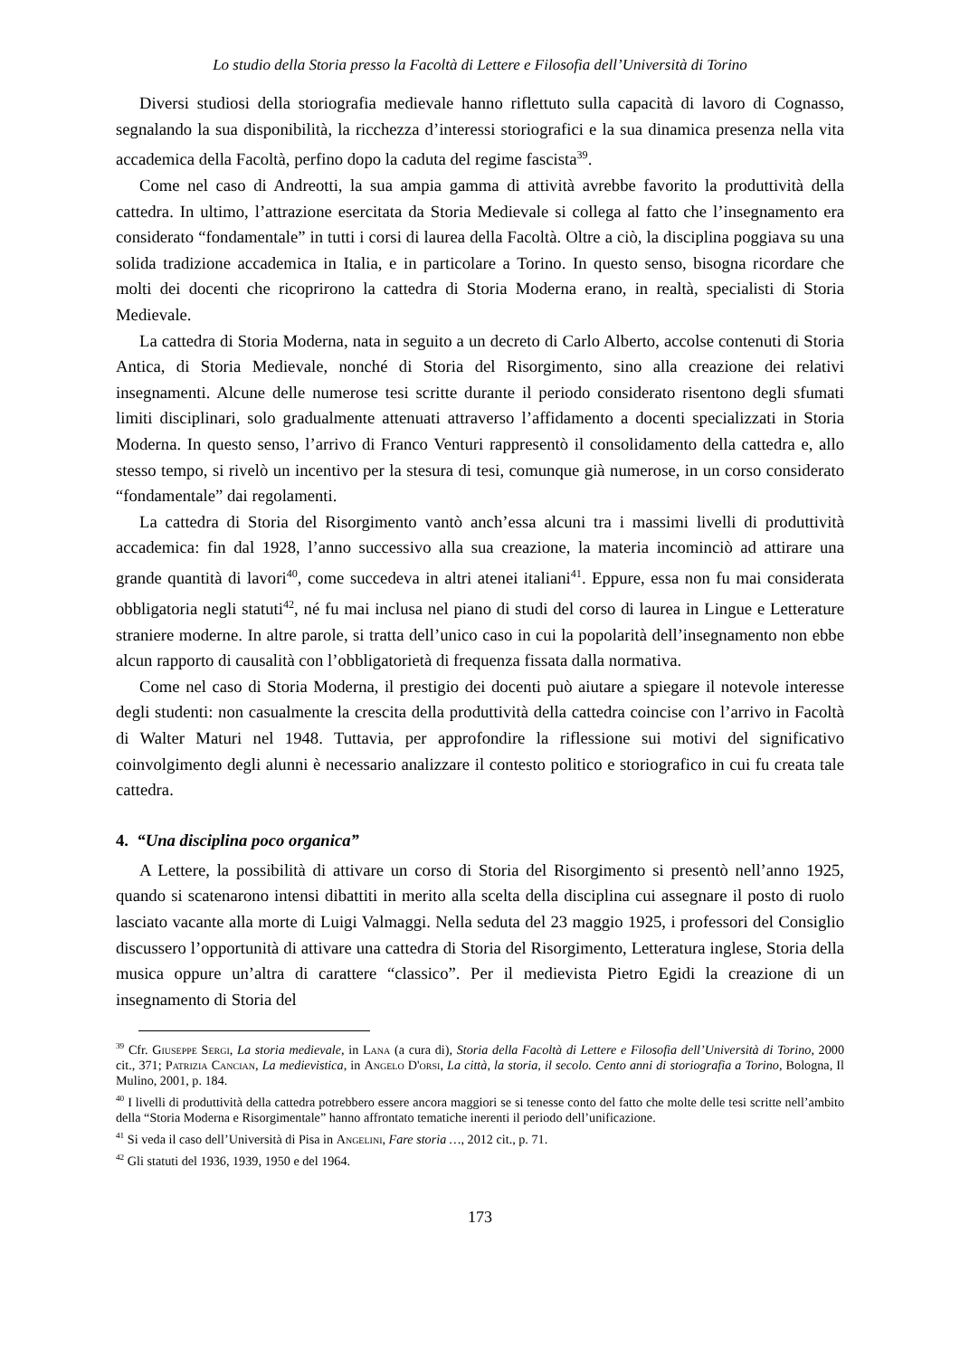Lo studio della Storia presso la Facoltà di Lettere e Filosofia dell’Università di Torino
Diversi studiosi della storiografia medievale hanno riflettuto sulla capacità di lavoro di Cognasso, segnalando la sua disponibilità, la ricchezza d’interessi storiografici e la sua dinamica presenza nella vita accademica della Facoltà, perfino dopo la caduta del regime fascista<sup>39</sup>.
Come nel caso di Andreotti, la sua ampia gamma di attività avrebbe favorito la produttività della cattedra. In ultimo, l’attrazione esercitata da Storia Medievale si collega al fatto che l’insegnamento era considerato “fondamentale” in tutti i corsi di laurea della Facoltà. Oltre a ciò, la disciplina poggiava su una solida tradizione accademica in Italia, e in particolare a Torino. In questo senso, bisogna ricordare che molti dei docenti che ricoprirono la cattedra di Storia Moderna erano, in realtà, specialisti di Storia Medievale.
La cattedra di Storia Moderna, nata in seguito a un decreto di Carlo Alberto, accolse contenuti di Storia Antica, di Storia Medievale, nonché di Storia del Risorgimento, sino alla creazione dei relativi insegnamenti. Alcune delle numerose tesi scritte durante il periodo considerato risentono degli sfumati limiti disciplinari, solo gradualmente attenuati attraverso l’affidamento a docenti specializzati in Storia Moderna. In questo senso, l’arrivo di Franco Venturi rappresentò il consolidamento della cattedra e, allo stesso tempo, si rivelò un incentivo per la stesura di tesi, comunque già numerose, in un corso considerato “fondamentale” dai regolamenti.
La cattedra di Storia del Risorgimento vantò anch’essa alcuni tra i massimi livelli di produttività accademica: fin dal 1928, l’anno successivo alla sua creazione, la materia incominciò ad attirare una grande quantità di lavori<sup>40</sup>, come succedeva in altri atenei italiani<sup>41</sup>. Eppure, essa non fu mai considerata obbligatoria negli statuti<sup>42</sup>, né fu mai inclusa nel piano di studi del corso di laurea in Lingue e Letterature straniere moderne. In altre parole, si tratta dell’unico caso in cui la popolarità dell’insegnamento non ebbe alcun rapporto di causalità con l’obbligatorietà di frequenza fissata dalla normativa.
Come nel caso di Storia Moderna, il prestigio dei docenti può aiutare a spiegare il notevole interesse degli studenti: non casualmente la crescita della produttività della cattedra coincise con l’arrivo in Facoltà di Walter Maturi nel 1948. Tuttavia, per approfondire la riflessione sui motivi del significativo coinvolgimento degli alunni è necessario analizzare il contesto politico e storiografico in cui fu creata tale cattedra.
4. “Una disciplina poco organica”
A Lettere, la possibilità di attivare un corso di Storia del Risorgimento si presentò nell’anno 1925, quando si scatenarono intensi dibattiti in merito alla scelta della disciplina cui assegnare il posto di ruolo lasciato vacante alla morte di Luigi Valmaggi. Nella seduta del 23 maggio 1925, i professori del Consiglio discussero l’opportunità di attivare una cattedra di Storia del Risorgimento, Letteratura inglese, Storia della musica oppure un’altra di carattere “classico”. Per il medievista Pietro Egidi la creazione di un insegnamento di Storia del
<sup>39</sup> Cfr. Giuseppe Sergi, La storia medievale, in Lana (a cura di), Storia della Facoltà di Lettere e Filosofia dell’Università di Torino, 2000 cit., 371; Patrizia Cancian, La medievistica, in Angelo D'orsi, La città, la storia, il secolo. Cento anni di storiografia a Torino, Bologna, Il Mulino, 2001, p. 184.
<sup>40</sup> I livelli di produttività della cattedra potrebbero essere ancora maggiori se si tenesse conto del fatto che molte delle tesi scritte nell’ambito della “Storia Moderna e Risorgimentale” hanno affrontato tematiche inerenti il periodo dell’unificazione.
<sup>41</sup> Si veda il caso dell’Università di Pisa in Angelini, Fare storia …, 2012 cit., p. 71.
<sup>42</sup> Gli statuti del 1936, 1939, 1950 e del 1964.
173